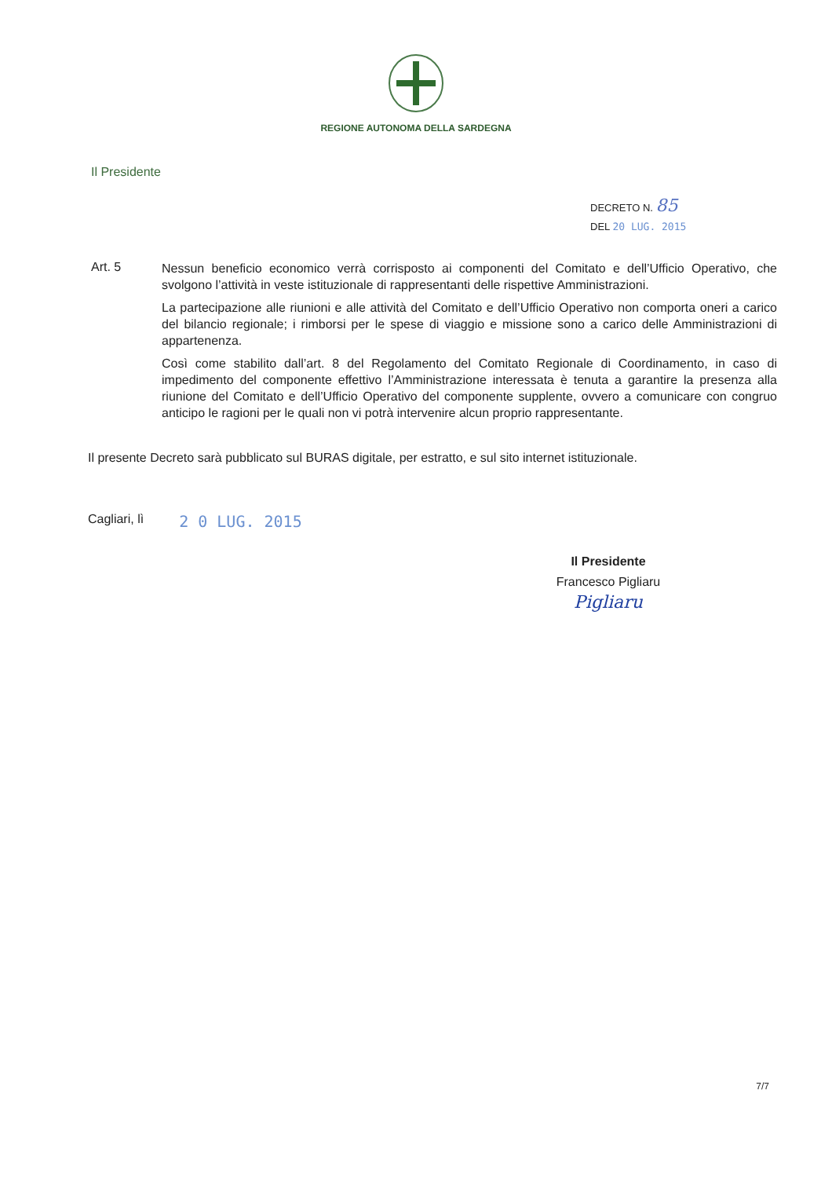REGIONE AUTONOMA DELLA SARDEGNA
Il Presidente
DECRETO N. 85
DEL 20 LUG. 2015
Art. 5
Nessun beneficio economico verrà corrisposto ai componenti del Comitato e dell’Ufficio Operativo, che svolgono l’attività in veste istituzionale di rappresentanti delle rispettive Amministrazioni.
La partecipazione alle riunioni e alle attività del Comitato e dell’Ufficio Operativo non comporta oneri a carico del bilancio regionale; i rimborsi per le spese di viaggio e missione sono a carico delle Amministrazioni di appartenenza.
Così come stabilito dall’art. 8 del Regolamento del Comitato Regionale di Coordinamento, in caso di impedimento del componente effettivo l’Amministrazione interessata è tenuta a garantire la presenza alla riunione del Comitato e dell’Ufficio Operativo del componente supplente, ovvero a comunicare con congruo anticipo le ragioni per le quali non vi potrà intervenire alcun proprio rappresentante.
Il presente Decreto sarà pubblicato sul BURAS digitale, per estratto, e sul sito internet istituzionale.
Cagliari, lì
2 0 LUG. 2015
Il Presidente
Francesco Pigliaru
Pigliaru
7/7